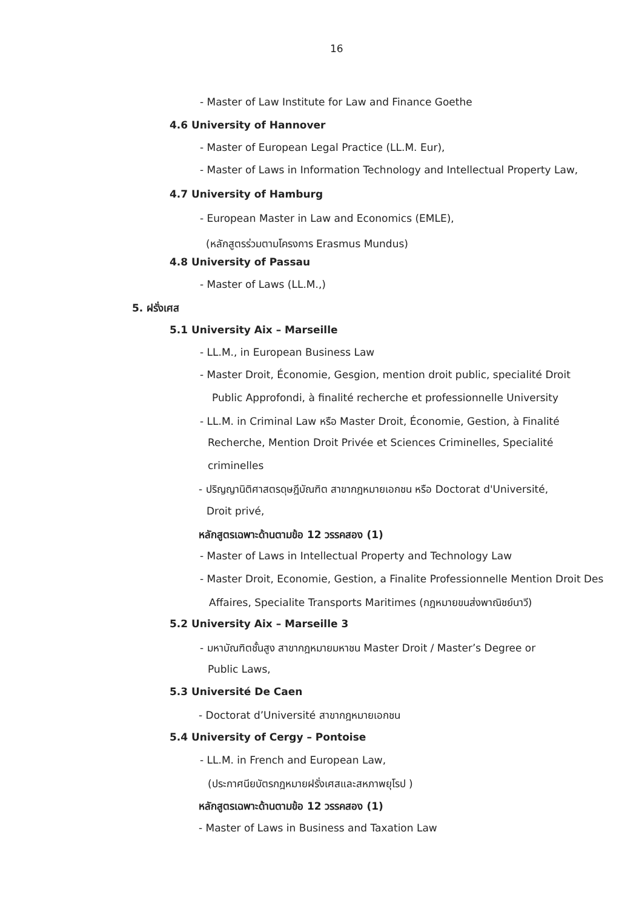16
- Master of Law Institute for Law and Finance Goethe
4.6 University of Hannover
- Master of European Legal Practice (LL.M. Eur),
- Master of Laws in Information Technology and Intellectual Property Law,
4.7 University of Hamburg
- European Master in Law and Economics (EMLE),
(หลักสูตรร่วมตามโครงการ Erasmus Mundus)
4.8 University of Passau
- Master of Laws (LL.M.,)
5. ฝรั่งเศส
5.1 University Aix – Marseille
- LL.M., in European Business Law
- Master Droit, Économie, Gesgion, mention droit public, specialité Droit
Public Approfondi, à finalité recherche et professionnelle University
- LL.M. in Criminal Law หรือ Master Droit, Économie, Gestion, à Finalité
Recherche, Mention Droit Privée et Sciences Criminelles, Specialité
criminelles
- ปริญญานิติศาสตรดุษฎีบัณฑิต สาขากฎหมายเอกชน หรือ Doctorat d'Université,
Droit privé,
หลักสูตรเฉพาะด้านตามข้อ 12 วรรคสอง (1)
- Master of Laws in Intellectual Property and Technology Law
- Master Droit, Economie, Gestion, a Finalite Professionnelle Mention Droit Des
Affaires, Specialite Transports Maritimes (กฎหมายขนส่งพาณิชย์นาวี)
5.2 University Aix – Marseille 3
- มหาบัณฑิตชั้นสูง สาขากฎหมายมหาชน Master Droit / Master’s Degree or
Public Laws,
5.3 Université De Caen
- Doctorat d’Université สาขากฎหมายเอกชน
5.4 University of Cergy – Pontoise
- LL.M. in French and European Law,
(ประกาศนียบัตรกฎหมายฝรั่งเศสและสหภาพยุโรป )
หลักสูตรเฉพาะด้านตามข้อ 12 วรรคสอง (1)
- Master of Laws in Business and Taxation Law